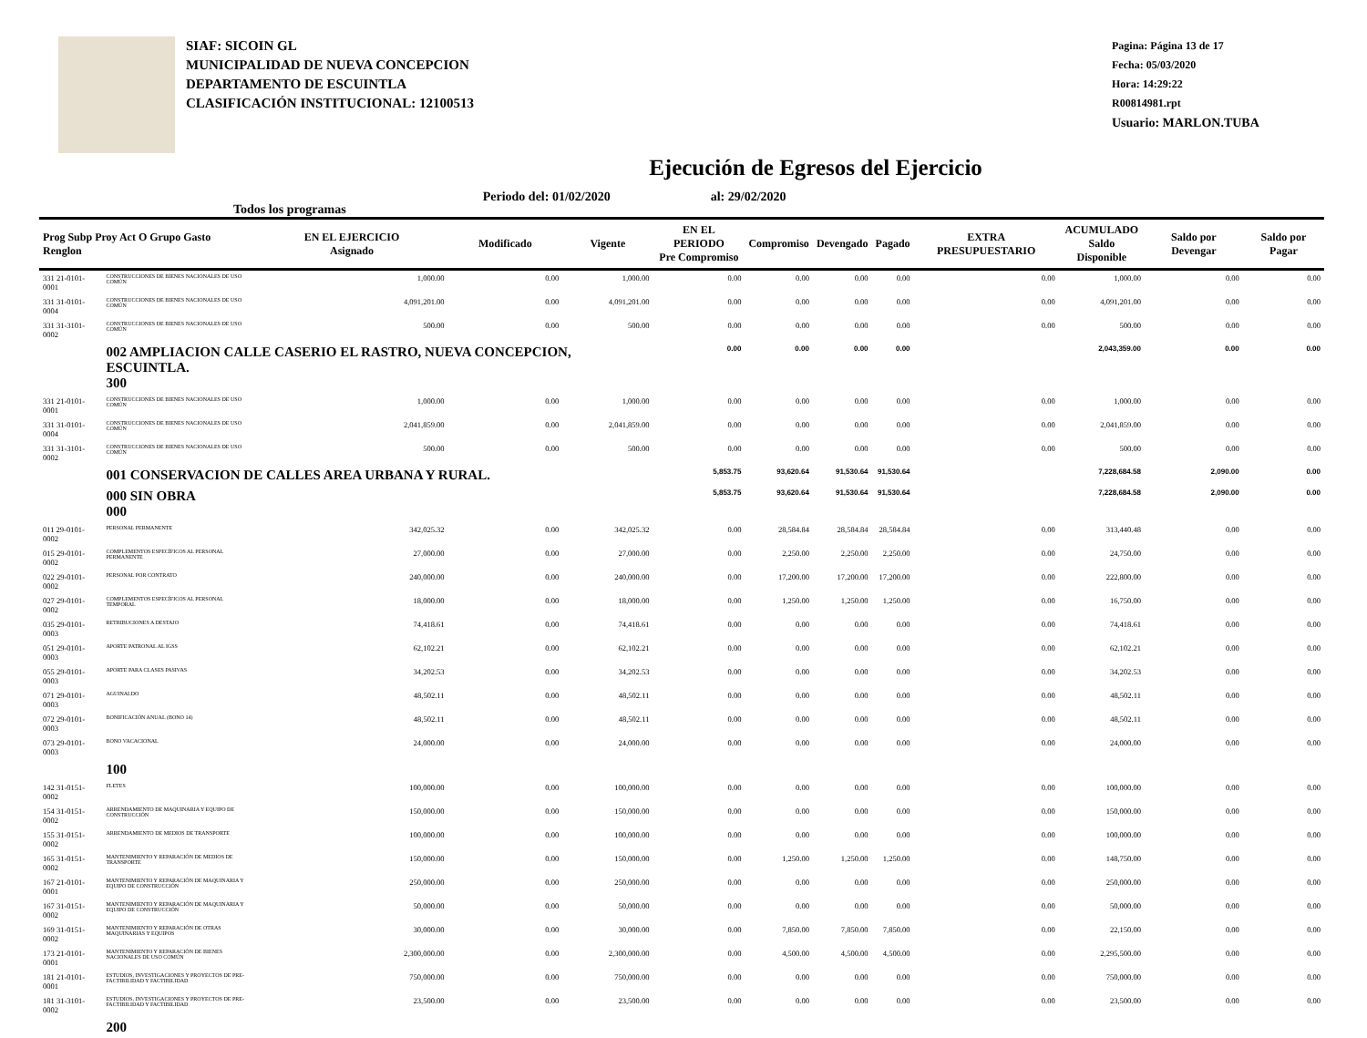SIAF: SICOIN GL
MUNICIPALIDAD DE NUEVA CONCEPCION
DEPARTAMENTO DE ESCUINTLA
CLASIFICACIÓN INSTITUCIONAL: 12100513
Pagina: Página 13 de 17
Fecha: 05/03/2020
Hora: 14:29:22
R00814981.rpt
Usuario: MARLON.TUBA
Ejecución de Egresos del Ejercicio
Todos los programas Periodo del: 01/02/2020 al: 29/02/2020
| Prog Subp Proy Act O Grupo Gasto Renglon | | EN EL EJERCICIO Asignado | Modificado | Vigente | EN EL PERIODO Pre Compromiso | Compromiso | Devengado | Pagado | EXTRA PRESUPUESTARIO | ACUMULADO Saldo Disponible | Saldo por Devengar | Saldo por Pagar |
| --- | --- | --- | --- | --- | --- | --- | --- | --- | --- | --- | --- | --- |
| 331 21-0101-0001 | CONSTRUCCIONES DE BIENES NACIONALES DE USO COMÚN | 1,000.00 | 0.00 | 1,000.00 | 0.00 | 0.00 | 0.00 | 0.00 | 0.00 | 1,000.00 | 0.00 | 0.00 |
| 331 31-0101-0004 | CONSTRUCCIONES DE BIENES NACIONALES DE USO COMÚN | 4,091,201.00 | 0.00 | 4,091,201.00 | 0.00 | 0.00 | 0.00 | 0.00 | 0.00 | 4,091,201.00 | 0.00 | 0.00 |
| 331 31-3101-0002 | CONSTRUCCIONES DE BIENES NACIONALES DE USO COMÚN | 500.00 | 0.00 | 500.00 | 0.00 | 0.00 | 0.00 | 0.00 | 0.00 | 500.00 | 0.00 | 0.00 |
| | 002 AMPLIACION CALLE CASERIO EL RASTRO, NUEVA CONCEPCION, ESCUINTLA. 300 | | | | 0.00 | 0.00 | 0.00 | 0.00 | | 2,043,359.00 | 0.00 | 0.00 |
| 331 21-0101-0001 | CONSTRUCCIONES DE BIENES NACIONALES DE USO COMÚN | 1,000.00 | 0.00 | 1,000.00 | 0.00 | 0.00 | 0.00 | 0.00 | 0.00 | 1,000.00 | 0.00 | 0.00 |
| 331 31-0101-0004 | CONSTRUCCIONES DE BIENES NACIONALES DE USO COMÚN | 2,041,859.00 | 0.00 | 2,041,859.00 | 0.00 | 0.00 | 0.00 | 0.00 | 0.00 | 2,041,859.00 | 0.00 | 0.00 |
| 331 31-3101-0002 | CONSTRUCCIONES DE BIENES NACIONALES DE USO COMÚN | 500.00 | 0.00 | 500.00 | 0.00 | 0.00 | 0.00 | 0.00 | 0.00 | 500.00 | 0.00 | 0.00 |
| | 001 CONSERVACION DE CALLES AREA URBANA Y RURAL. | | | | 5,853.75 | 93,620.64 | 91,530.64 | 91,530.64 | | 7,228,684.58 | 2,090.00 | 0.00 |
| | 000 SIN OBRA 000 | | | | 5,853.75 | 93,620.64 | 91,530.64 | 91,530.64 | | 7,228,684.58 | 2,090.00 | 0.00 |
| 011 29-0101-0002 | PERSONAL PERMANENTE | 342,025.32 | 0.00 | 342,025.32 | 0.00 | 28,584.84 | 28,584.84 | 28,584.84 | 0.00 | 313,440.48 | 0.00 | 0.00 |
| 015 29-0101-0002 | COMPLEMENTOS ESPECÍFICOS AL PERSONAL PERMANENTE | 27,000.00 | 0.00 | 27,000.00 | 0.00 | 2,250.00 | 2,250.00 | 2,250.00 | 0.00 | 24,750.00 | 0.00 | 0.00 |
| 022 29-0101-0002 | PERSONAL POR CONTRATO | 240,000.00 | 0.00 | 240,000.00 | 0.00 | 17,200.00 | 17,200.00 | 17,200.00 | 0.00 | 222,800.00 | 0.00 | 0.00 |
| 027 29-0101-0002 | COMPLEMENTOS ESPECÍFICOS AL PERSONAL TEMPORAL | 18,000.00 | 0.00 | 18,000.00 | 0.00 | 1,250.00 | 1,250.00 | 1,250.00 | 0.00 | 16,750.00 | 0.00 | 0.00 |
| 035 29-0101-0003 | RETRIBUCIONES A DESTAJO | 74,418.61 | 0.00 | 74,418.61 | 0.00 | 0.00 | 0.00 | 0.00 | 0.00 | 74,418.61 | 0.00 | 0.00 |
| 051 29-0101-0003 | APORTE PATRONAL AL IGSS | 62,102.21 | 0.00 | 62,102.21 | 0.00 | 0.00 | 0.00 | 0.00 | 0.00 | 62,102.21 | 0.00 | 0.00 |
| 055 29-0101-0003 | APORTE PARA CLASES PASIVAS | 34,202.53 | 0.00 | 34,202.53 | 0.00 | 0.00 | 0.00 | 0.00 | 0.00 | 34,202.53 | 0.00 | 0.00 |
| 071 29-0101-0003 | AGUINALDO | 48,502.11 | 0.00 | 48,502.11 | 0.00 | 0.00 | 0.00 | 0.00 | 0.00 | 48,502.11 | 0.00 | 0.00 |
| 072 29-0101-0003 | BONIFICACIÓN ANUAL (BONO 14) | 48,502.11 | 0.00 | 48,502.11 | 0.00 | 0.00 | 0.00 | 0.00 | 0.00 | 48,502.11 | 0.00 | 0.00 |
| 073 29-0101-0003 | BONO VACACIONAL | 24,000.00 | 0.00 | 24,000.00 | 0.00 | 0.00 | 0.00 | 0.00 | 0.00 | 24,000.00 | 0.00 | 0.00 |
| | 100 | | | | | | | | | | | |
| 142 31-0151-0002 | FLETES | 100,000.00 | 0.00 | 100,000.00 | 0.00 | 0.00 | 0.00 | 0.00 | 0.00 | 100,000.00 | 0.00 | 0.00 |
| 154 31-0151-0002 | ARRENDAMIENTO DE MAQUINARIA Y EQUIPO DE CONSTRUCCIÓN | 150,000.00 | 0.00 | 150,000.00 | 0.00 | 0.00 | 0.00 | 0.00 | 0.00 | 150,000.00 | 0.00 | 0.00 |
| 155 31-0151-0002 | ARRENDAMIENTO DE MEDIOS DE TRANSPORTE | 100,000.00 | 0.00 | 100,000.00 | 0.00 | 0.00 | 0.00 | 0.00 | 0.00 | 100,000.00 | 0.00 | 0.00 |
| 165 31-0151-0002 | MANTENIMIENTO Y REPARACIÓN DE MEDIOS DE TRANSPORTE | 150,000.00 | 0.00 | 150,000.00 | 0.00 | 1,250.00 | 1,250.00 | 1,250.00 | 0.00 | 148,750.00 | 0.00 | 0.00 |
| 167 21-0101-0001 | MANTENIMIENTO Y REPARACIÓN DE MAQUINARIA Y EQUIPO DE CONSTRUCCIÓN | 250,000.00 | 0.00 | 250,000.00 | 0.00 | 0.00 | 0.00 | 0.00 | 0.00 | 250,000.00 | 0.00 | 0.00 |
| 167 31-0151-0002 | MANTENIMIENTO Y REPARACIÓN DE MAQUINARIA Y EQUIPO DE CONSTRUCCIÓN | 50,000.00 | 0.00 | 50,000.00 | 0.00 | 0.00 | 0.00 | 0.00 | 0.00 | 50,000.00 | 0.00 | 0.00 |
| 169 31-0151-0002 | MANTENIMIENTO Y REPARACIÓN DE OTRAS MAQUINARIAS Y EQUIPOS | 30,000.00 | 0.00 | 30,000.00 | 0.00 | 7,850.00 | 7,850.00 | 7,850.00 | 0.00 | 22,150.00 | 0.00 | 0.00 |
| 173 21-0101-0001 | MANTENIMIENTO Y REPARACIÓN DE BIENES NACIONALES DE USO COMÚN | 2,300,000.00 | 0.00 | 2,300,000.00 | 0.00 | 4,500.00 | 4,500.00 | 4,500.00 | 0.00 | 2,295,500.00 | 0.00 | 0.00 |
| 181 21-0101-0001 | ESTUDIOS, INVESTIGACIONES Y PROYECTOS DE PRE-FACTIBILIDAD Y FACTIBILIDAD | 750,000.00 | 0.00 | 750,000.00 | 0.00 | 0.00 | 0.00 | 0.00 | 0.00 | 750,000.00 | 0.00 | 0.00 |
| 181 31-3101-0002 | ESTUDIOS, INVESTIGACIONES Y PROYECTOS DE PRE-FACTIBILIDAD Y FACTIBILIDAD | 23,500.00 | 0.00 | 23,500.00 | 0.00 | 0.00 | 0.00 | 0.00 | 0.00 | 23,500.00 | 0.00 | 0.00 |
| | 200 | | | | | | | | | | | |